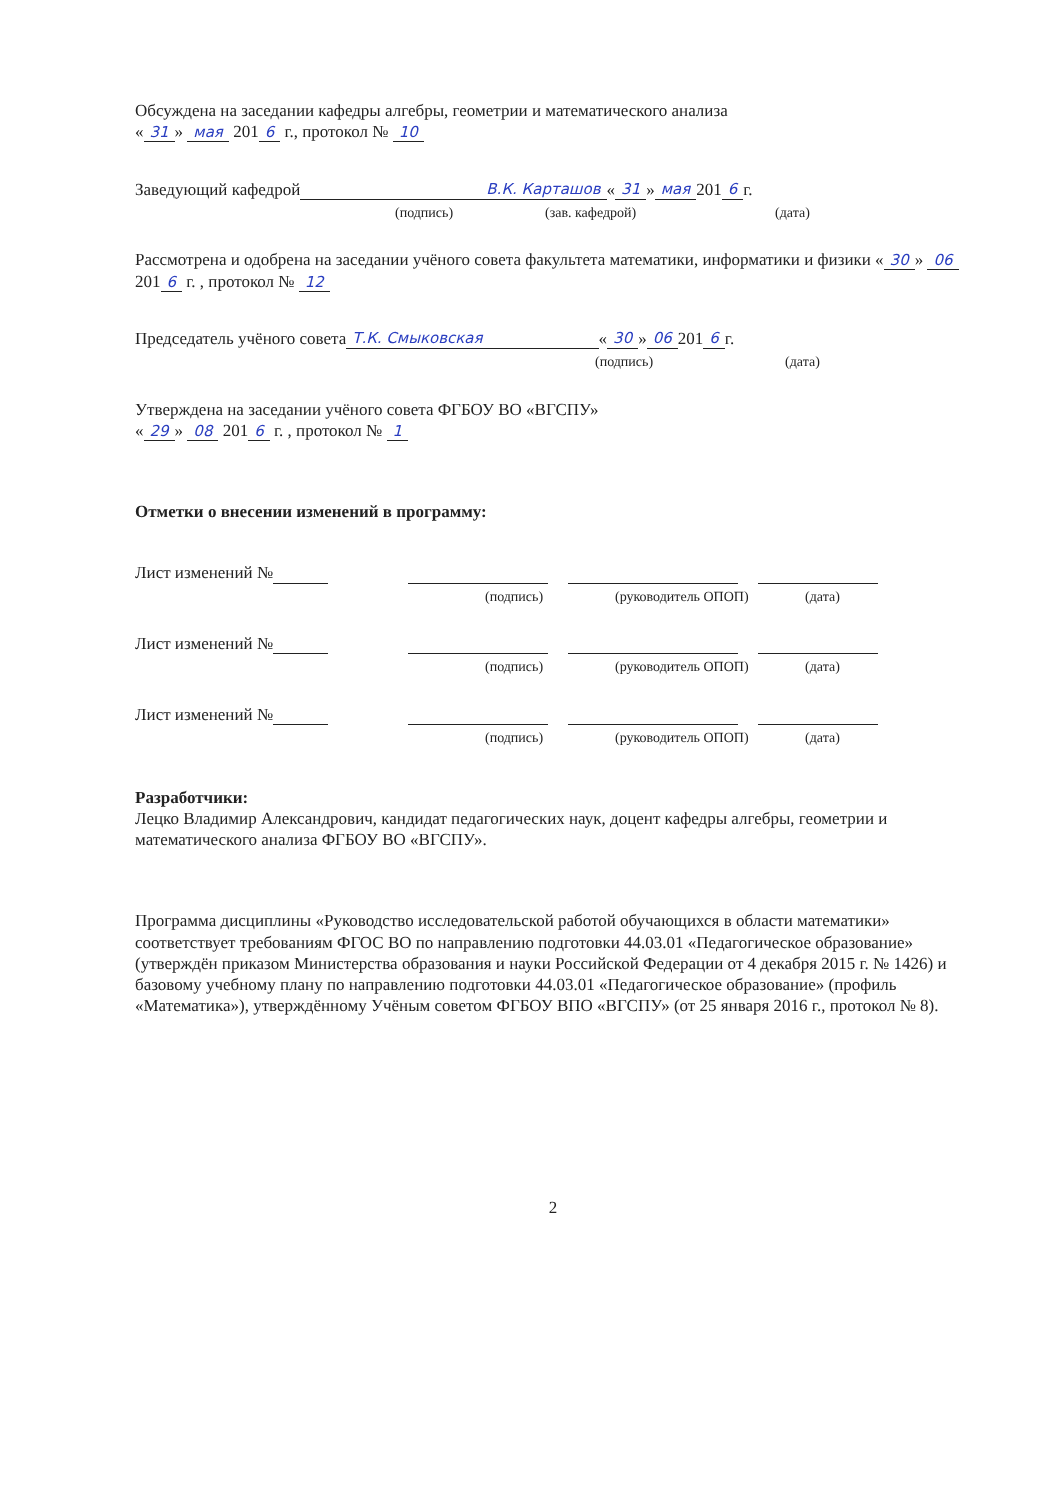Обсуждена на заседании кафедры алгебры, геометрии и математического анализа
« 31 » мая 201 6 г., протокол № 10
Заведующий кафедрой В.К. Карташов « 31 » мая 201 6 г.
(подпись) (зав. кафедрой) (дата)
Рассмотрена и одобрена на заседании учёного совета факультета математики, информатики и физики « 30 » 06 201 6 г. , протокол № 12
Председатель учёного совета Т.К. Смыковская « 30 » 06 201 6 г.
(подпись) (дата)
Утверждена на заседании учёного совета ФГБОУ ВО «ВГСПУ»
« 29 » 08 201 6 г. , протокол № 1
Отметки о внесении изменений в программу:
Лист изменений №
(подпись) (руководитель ОПОП) (дата)
Лист изменений №
(подпись) (руководитель ОПОП) (дата)
Лист изменений №
(подпись) (руководитель ОПОП) (дата)
Разработчики:
Лецко Владимир Александрович, кандидат педагогических наук, доцент кафедры алгебры, геометрии и математического анализа ФГБОУ ВО «ВГСПУ».
Программа дисциплины «Руководство исследовательской работой обучающихся в области математики» соответствует требованиям ФГОС ВО по направлению подготовки 44.03.01 «Педагогическое образование» (утверждён приказом Министерства образования и науки Российской Федерации от 4 декабря 2015 г. № 1426) и базовому учебному плану по направлению подготовки 44.03.01 «Педагогическое образование» (профиль «Математика»), утверждённому Учёным советом ФГБОУ ВПО «ВГСПУ» (от 25 января 2016 г., протокол № 8).
2